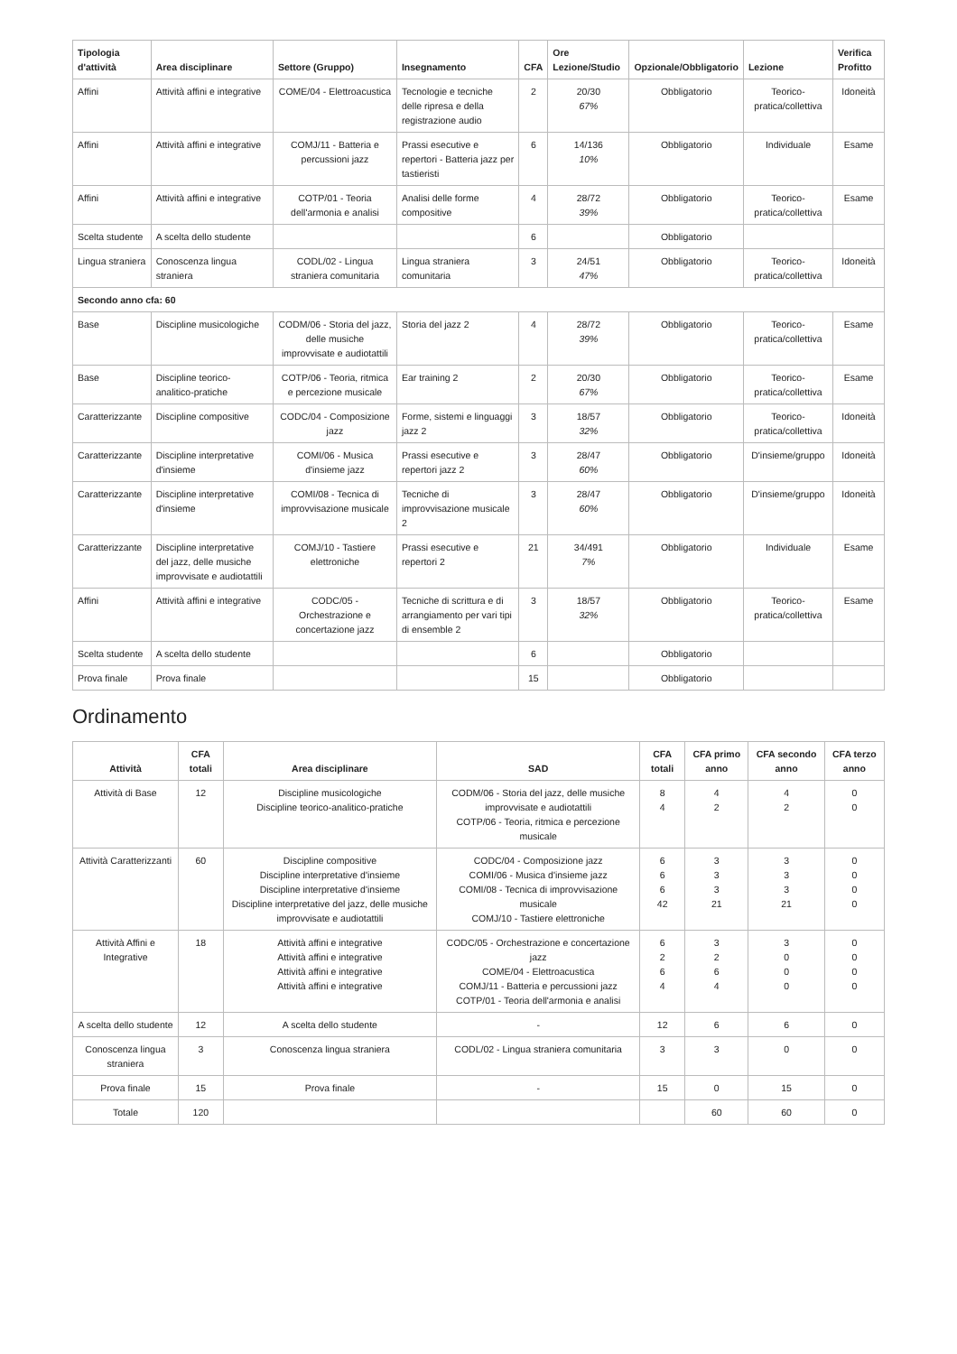| Tipologia d'attività | Area disciplinare | Settore (Gruppo) | Insegnamento | CFA | Ore Lezione/Studio | Opzionale/Obbligatorio | Lezione | Verifica Profitto |
| --- | --- | --- | --- | --- | --- | --- | --- | --- |
| Affini | Attività affini e integrative | COME/04 - Elettroacustica | Tecnologie e tecniche delle ripresa e della registrazione audio | 2 | 20/30 67% | Obbligatorio | Teorico-pratica/collettiva | Idoneità |
| Affini | Attività affini e integrative | COMJ/11 - Batteria e percussioni jazz | Prassi esecutive e repertori - Batteria jazz per tastieristi | 6 | 14/136 10% | Obbligatorio | Individuale | Esame |
| Affini | Attività affini e integrative | COTP/01 - Teoria dell'armonia e analisi | Analisi delle forme compositive | 4 | 28/72 39% | Obbligatorio | Teorico-pratica/collettiva | Esame |
| Scelta studente | A scelta dello studente | | | 6 | | Obbligatorio | | |
| Lingua straniera | Conoscenza lingua straniera | CODL/02 - Lingua straniera comunitaria | Lingua straniera comunitaria | 3 | 24/51 47% | Obbligatorio | Teorico-pratica/collettiva | Idoneità |
| Secondo anno cfa: 60 | | | | | | | | |
| Base | Discipline musicologiche | CODM/06 - Storia del jazz, delle musiche improvvisate e audiotattili | Storia del jazz 2 | 4 | 28/72 39% | Obbligatorio | Teorico-pratica/collettiva | Esame |
| Base | Discipline teorico-analitico-pratiche | COTP/06 - Teoria, ritmica e percezione musicale | Ear training 2 | 2 | 20/30 67% | Obbligatorio | Teorico-pratica/collettiva | Esame |
| Caratterizzante | Discipline compositive | CODC/04 - Composizione jazz | Forme, sistemi e linguaggi jazz 2 | 3 | 18/57 32% | Obbligatorio | Teorico-pratica/collettiva | Idoneità |
| Caratterizzante | Discipline interpretative d'insieme | COMI/06 - Musica d'insieme jazz | Prassi esecutive e repertori jazz 2 | 3 | 28/47 60% | Obbligatorio | D'insieme/gruppo | Idoneità |
| Caratterizzante | Discipline interpretative d'insieme | COMI/08 - Tecnica di improvvisazione musicale | Tecniche di improvvisazione musicale 2 | 3 | 28/47 60% | Obbligatorio | D'insieme/gruppo | Idoneità |
| Caratterizzante | Discipline interpretative del jazz, delle musiche improvvisate e audiotattili | COMJ/10 - Tastiere elettroniche | Prassi esecutive e repertori 2 | 21 | 34/491 7% | Obbligatorio | Individuale | Esame |
| Affini | Attività affini e integrative | CODC/05 - Orchestrazione e concertazione jazz | Tecniche di scrittura e di arrangiamento per vari tipi di ensemble 2 | 3 | 18/57 32% | Obbligatorio | Teorico-pratica/collettiva | Esame |
| Scelta studente | A scelta dello studente | | | 6 | | Obbligatorio | | |
| Prova finale | Prova finale | | | 15 | | Obbligatorio | | |
Ordinamento
| Attività | CFA totali | Area disciplinare | SAD | CFA totali | CFA primo anno | CFA secondo anno | CFA terzo anno |
| --- | --- | --- | --- | --- | --- | --- | --- |
| Attività di Base | 12 | Discipline musicologiche Discipline teorico-analitico-pratiche | CODM/06 - Storia del jazz, delle musiche improvvisate e audiotattili COTP/06 - Teoria, ritmica e percezione musicale | 8 4 | 4 2 | 4 2 | 0 0 |
| Attività Caratterizzanti | 60 | Discipline compositive Discipline interpretative d'insieme Discipline interpretative d'insieme Discipline interpretative del jazz, delle musiche improvvisate e audiotattili | CODC/04 - Composizione jazz COMI/06 - Musica d'insieme jazz COMI/08 - Tecnica di improvvisazione musicale COMJ/10 - Tastiere elettroniche | 6 6 6 42 | 3 3 3 21 | 3 3 3 21 | 0 0 0 0 |
| Attività Affini e Integrative | 18 | Attività affini e integrative Attività affini e integrative Attività affini e integrative Attività affini e integrative | CODC/05 - Orchestrazione e concertazione jazz COME/04 - Elettroacustica COMJ/11 - Batteria e percussioni jazz COTP/01 - Teoria dell'armonia e analisi | 6 2 6 4 | 3 2 6 4 | 3 0 0 0 | 0 0 0 0 |
| A scelta dello studente | 12 | A scelta dello studente | - | 12 | 6 | 6 | 0 |
| Conoscenza lingua straniera | 3 | Conoscenza lingua straniera | CODL/02 - Lingua straniera comunitaria | 3 | 3 | 0 | 0 |
| Prova finale | 15 | Prova finale | - | 15 | 0 | 15 | 0 |
| Totale | 120 | | | | 60 | 60 | 0 |